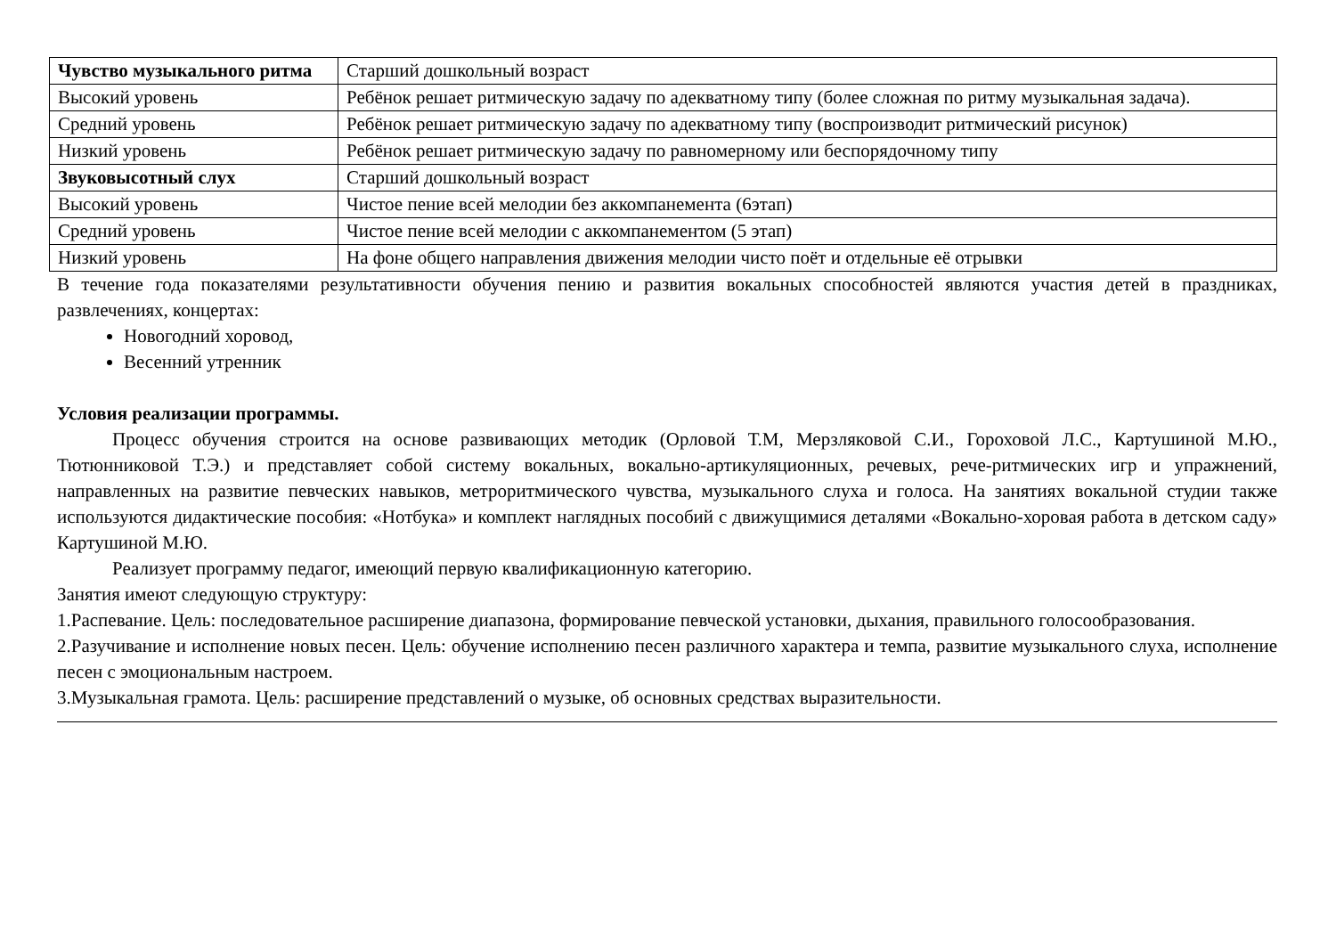| Чувство музыкального ритма | Старший дошкольный возраст |
| Высокий уровень | Ребёнок решает ритмическую задачу по адекватному типу (более сложная по ритму музыкальная задача). |
| Средний уровень | Ребёнок решает ритмическую задачу по адекватному типу (воспроизводит ритмический рисунок) |
| Низкий уровень | Ребёнок решает ритмическую задачу по равномерному или беспорядочному типу |
| Звуковысотный слух | Старший дошкольный возраст |
| Высокий уровень | Чистое пение всей мелодии без аккомпанемента (6этап) |
| Средний уровень | Чистое пение всей мелодии с аккомпанементом (5 этап) |
| Низкий уровень | На фоне общего направления движения мелодии чисто поёт и отдельные её отрывки |
В течение года показателями результативности обучения пению и развития вокальных способностей являются участия детей в праздниках, развлечениях, концертах:
Новогодний хоровод,
Весенний утренник
Условия реализации программы.
Процесс обучения строится на основе развивающих методик (Орловой Т.М, Мерзляковой С.И., Гороховой Л.С., Картушиной М.Ю., Тютюнниковой Т.Э.) и представляет собой систему вокальных, вокально-артикуляционных, речевых, рече-ритмических игр и упражнений, направленных на развитие певческих навыков, метроритмического чувства, музыкального слуха и голоса. На занятиях вокальной студии также используются дидактические пособия: «Нотбука» и комплект наглядных пособий с движущимися деталями «Вокально-хоровая работа в детском саду» Картушиной М.Ю.
Реализует программу педагог, имеющий первую квалификационную категорию.
Занятия имеют следующую структуру:
1.Распевание. Цель: последовательное расширение диапазона, формирование певческой установки, дыхания, правильного голосообразования.
2.Разучивание и исполнение новых песен. Цель: обучение исполнению песен различного характера и темпа, развитие музыкального слуха, исполнение песен с эмоциональным настроем.
3.Музыкальная грамота. Цель: расширение представлений о музыке, об основных средствах выразительности.